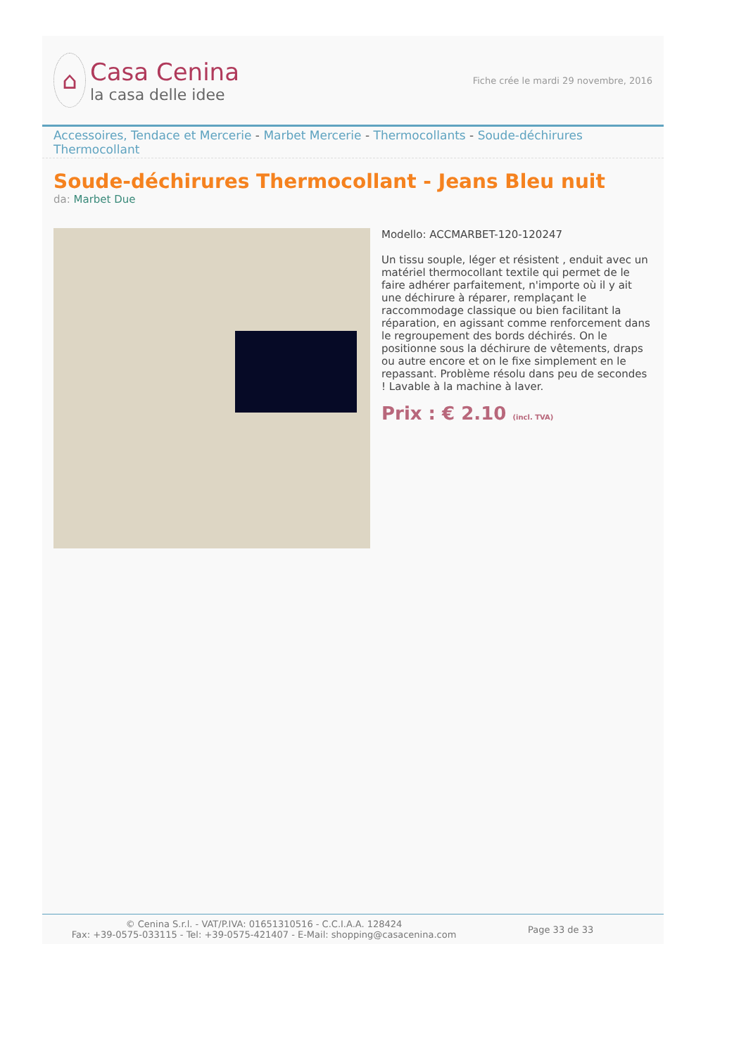⌂
Casa Cenina
la casa delle idee
Fiche crée le mardi 29 novembre, 2016
Accessoires, Tendace et Mercerie - Marbet Mercerie - Thermocollants - Soude-déchirures Thermocollant
Soude-déchirures Thermocollant - Jeans Bleu nuit
da: Marbet Due
Modello: ACCMARBET-120-120247
Un tissu souple, léger et résistent , enduit avec un matériel thermocollant textile qui permet de le faire adhérer parfaitement, n'importe où il y ait une déchirure à réparer, remplaçant le raccommodage classique ou bien facilitant la réparation, en agissant comme renforcement dans le regroupement des bords déchirés. On le positionne sous la déchirure de vêtements, draps ou autre encore et on le fixe simplement en le repassant. Problème résolu dans peu de secondes ! Lavable à la machine à laver.
Prix : € 2.10 (incl. TVA)
© Cenina S.r.l. - VAT/P.IVA: 01651310516 - C.C.I.A.A. 128424
Fax: +39-0575-033115 - Tel: +39-0575-421407 - E-Mail: shopping@casacenina.com
Page 33 de 33